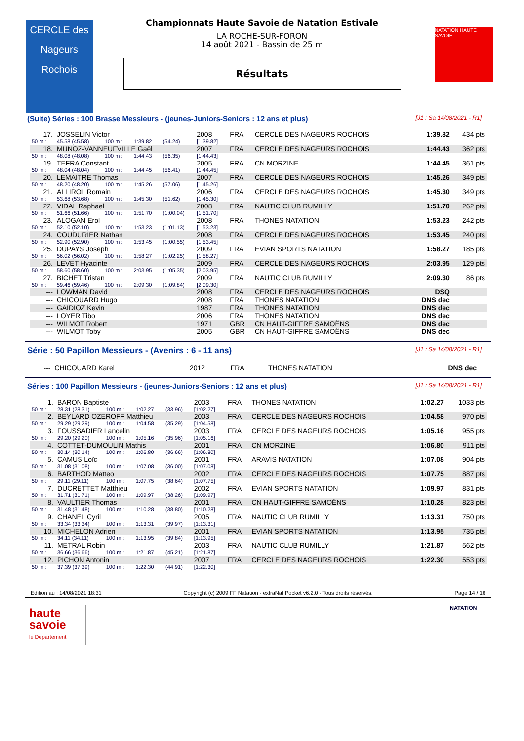CERCLE des Nageurs Rochois
NATATION HAUTE SAVOIE
Championnats Haute Savoie de Natation Estivale
LA ROCHE-SUR-FORON
14 août 2021 - Bassin de 25 m
Résultats
(Suite) Séries : 100 Brasse Messieurs - (jeunes-Juniors-Seniors : 12 ans et plus) [J1 : Sa 14/08/2021 - R1]
| 17. | JOSSELIN Victor | | | | 2008 | FRA | CERCLE DES NAGEURS ROCHOIS | 1:39.82 | 434 pts |
| 50 m : | 45.58 (45.58) | 100 m : | 1:39.82 | (54.24) | [1:39.82] | | | | |
| 18. | MUNOZ-VANNEUFVILLE Gaël | | | | 2007 | FRA | CERCLE DES NAGEURS ROCHOIS | 1:44.43 | 362 pts |
| 50 m : | 48.08 (48.08) | 100 m : | 1:44.43 | (56.35) | [1:44.43] | | | | |
| 19. | TEFRA Constant | | | | 2005 | FRA | CN MORZINE | 1:44.45 | 361 pts |
| 50 m : | 48.04 (48.04) | 100 m : | 1:44.45 | (56.41) | [1:44.45] | | | | |
| 20. | LEMAITRE Thomas | | | | 2007 | FRA | CERCLE DES NAGEURS ROCHOIS | 1:45.26 | 349 pts |
| 50 m : | 48.20 (48.20) | 100 m : | 1:45.26 | (57.06) | [1:45.26] | | | | |
| 21. | ALLIROL Romain | | | | 2006 | FRA | CERCLE DES NAGEURS ROCHOIS | 1:45.30 | 349 pts |
| 50 m : | 53.68 (53.68) | 100 m : | 1:45.30 | (51.62) | [1:45.30] | | | | |
| 22. | VIDAL Raphael | | | | 2008 | FRA | NAUTIC CLUB RUMILLY | 1:51.70 | 262 pts |
| 50 m : | 51.66 (51.66) | 100 m : | 1:51.70 | (1:00.04) | [1:51.70] | | | | |
| 23. | ALOGAN Erol | | | | 2008 | FRA | THONES NATATION | 1:53.23 | 242 pts |
| 50 m : | 52.10 (52.10) | 100 m : | 1:53.23 | (1:01.13) | [1:53.23] | | | | |
| 24. | COUDURIER Nathan | | | | 2008 | FRA | CERCLE DES NAGEURS ROCHOIS | 1:53.45 | 240 pts |
| 50 m : | 52.90 (52.90) | 100 m : | 1:53.45 | (1:00.55) | [1:53.45] | | | | |
| 25. | DUPAYS Joseph | | | | 2009 | FRA | EVIAN SPORTS NATATION | 1:58.27 | 185 pts |
| 50 m : | 56.02 (56.02) | 100 m : | 1:58.27 | (1:02.25) | [1:58.27] | | | | |
| 26. | LEVET Hyacinte | | | | 2009 | FRA | CERCLE DES NAGEURS ROCHOIS | 2:03.95 | 129 pts |
| 50 m : | 58.60 (58.60) | 100 m : | 2:03.95 | (1:05.35) | [2:03.95] | | | | |
| 27. | BICHET Tristan | | | | 2009 | FRA | NAUTIC CLUB RUMILLY | 2:09.30 | 86 pts |
| 50 m : | 59.46 (59.46) | 100 m : | 2:09.30 | (1:09.84) | [2:09.30] | | | | |
| --- | LOWMAN David | | | | 2008 | FRA | CERCLE DES NAGEURS ROCHOIS | DSQ | |
| --- | CHICOUARD Hugo | | | | 2008 | FRA | THONES NATATION | DNS dec | |
| --- | GAIDIOZ Kevin | | | | 1987 | FRA | THONES NATATION | DNS dec | |
| --- | LOYER Tibo | | | | 2006 | FRA | THONES NATATION | DNS dec | |
| --- | WILMOT Robert | | | | 1971 | GBR | CN HAUT-GIFFRE SAMOËNS | DNS dec | |
| --- | WILMOT Toby | | | | 2005 | GBR | CN HAUT-GIFFRE SAMOËNS | DNS dec | |
Série : 50 Papillon Messieurs - (Avenirs : 6 - 11 ans) [J1 : Sa 14/08/2021 - R1]
| --- | CHICOUARD Karel | 2012 | FRA | THONES NATATION | DNS dec | |
Séries : 100 Papillon Messieurs - (jeunes-Juniors-Seniors : 12 ans et plus) [J1 : Sa 14/08/2021 - R1]
| 1. | BARON Baptiste | | | | 2003 | FRA | THONES NATATION | 1:02.27 | 1033 pts |
| 50 m : | 28.31 (28.31) | 100 m : | 1:02.27 | (33.96) | [1:02.27] | | | | |
| 2. | BEYLARD OZEROFF Matthieu | | | | 2003 | FRA | CERCLE DES NAGEURS ROCHOIS | 1:04.58 | 970 pts |
| 50 m : | 29.29 (29.29) | 100 m : | 1:04.58 | (35.29) | [1:04.58] | | | | |
| 3. | FOUSSADIER Lancelin | | | | 2003 | FRA | CERCLE DES NAGEURS ROCHOIS | 1:05.16 | 955 pts |
| 50 m : | 29.20 (29.20) | 100 m : | 1:05.16 | (35.96) | [1:05.16] | | | | |
| 4. | COTTET-DUMOULIN Mathis | | | | 2001 | FRA | CN MORZINE | 1:06.80 | 911 pts |
| 50 m : | 30.14 (30.14) | 100 m : | 1:06.80 | (36.66) | [1:06.80] | | | | |
| 5. | CAMUS Loïc | | | | 2001 | FRA | ARAVIS NATATION | 1:07.08 | 904 pts |
| 50 m : | 31.08 (31.08) | 100 m : | 1:07.08 | (36.00) | [1:07.08] | | | | |
| 6. | BARTHOD Matteo | | | | 2002 | FRA | CERCLE DES NAGEURS ROCHOIS | 1:07.75 | 887 pts |
| 50 m : | 29.11 (29.11) | 100 m : | 1:07.75 | (38.64) | [1:07.75] | | | | |
| 7. | DUCRETTET Matthieu | | | | 2002 | FRA | EVIAN SPORTS NATATION | 1:09.97 | 831 pts |
| 50 m : | 31.71 (31.71) | 100 m : | 1:09.97 | (38.26) | [1:09.97] | | | | |
| 8. | VAULTIER Thomas | | | | 2001 | FRA | CN HAUT-GIFFRE SAMOËNS | 1:10.28 | 823 pts |
| 50 m : | 31.48 (31.48) | 100 m : | 1:10.28 | (38.80) | [1:10.28] | | | | |
| 9. | CHANEL Cyril | | | | 2005 | FRA | NAUTIC CLUB RUMILLY | 1:13.31 | 750 pts |
| 50 m : | 33.34 (33.34) | 100 m : | 1:13.31 | (39.97) | [1:13.31] | | | | |
| 10. | MICHELON Adrien | | | | 2001 | FRA | EVIAN SPORTS NATATION | 1:13.95 | 735 pts |
| 50 m : | 34.11 (34.11) | 100 m : | 1:13.95 | (39.84) | [1:13.95] | | | | |
| 11. | METRAL Robin | | | | 2003 | FRA | NAUTIC CLUB RUMILLY | 1:21.87 | 562 pts |
| 50 m : | 36.66 (36.66) | 100 m : | 1:21.87 | (45.21) | [1:21.87] | | | | |
| 12. | PICHON Antonin | | | | 2007 | FRA | CERCLE DES NAGEURS ROCHOIS | 1:22.30 | 553 pts |
| 50 m : | 37.39 (37.39) | 100 m : | 1:22.30 | (44.91) | [1:22.30] | | | | |
Edition au : 14/08/2021 18:31 Copyright (c) 2009 FF Natation - extraNat Pocket v6.2.0 - Tous droits réservés. Page 14 / 16
haute savoie
le Département
NATATION